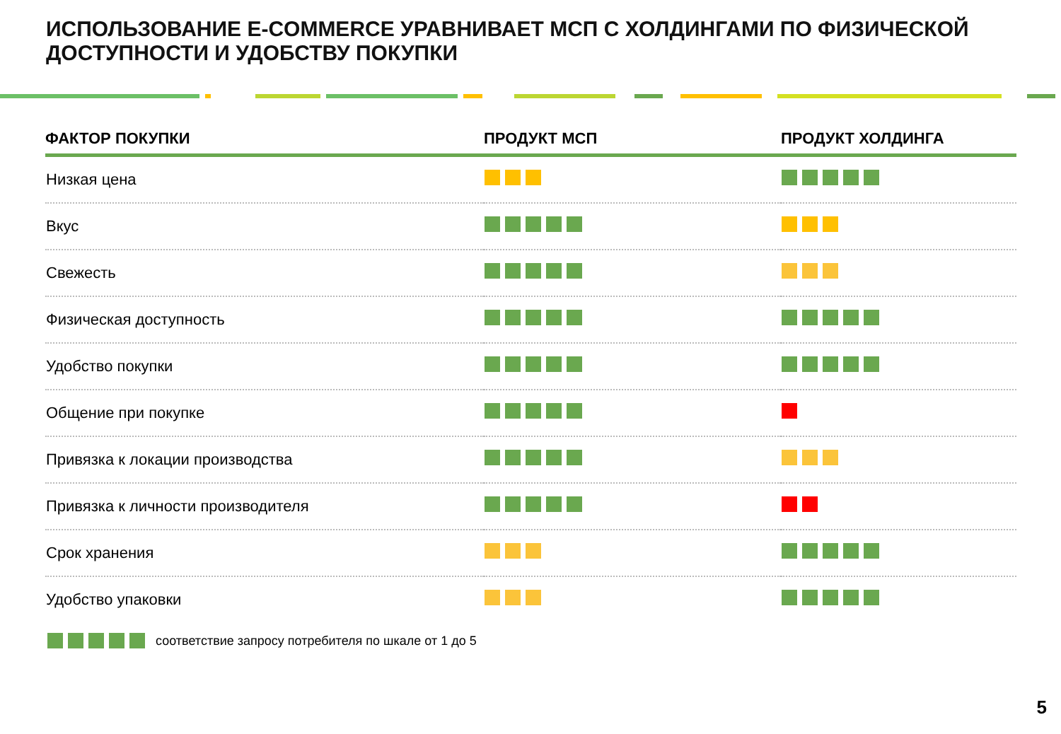ИСПОЛЬЗОВАНИЕ E-COMMERCE УРАВНИВАЕТ МСП С ХОЛДИНГАМИ ПО ФИЗИЧЕСКОЙ
ДОСТУПНОСТИ И УДОБСТВУ ПОКУПКИ
| ФАКТОР ПОКУПКИ | ПРОДУКТ МСП | ПРОДУКТ ХОЛДИНГА |
| --- | --- | --- |
| Низкая цена | | |
| Вкус | | |
| Свежесть | | |
| Физическая доступность | | |
| Удобство покупки | | |
| Общение при покупке | | |
| Привязка к локации производства | | |
| Привязка к личности производителя | | |
| Срок хранения | | |
| Удобство упаковки | | |
соответствие запросу потребителя по шкале от 1 до 5
5